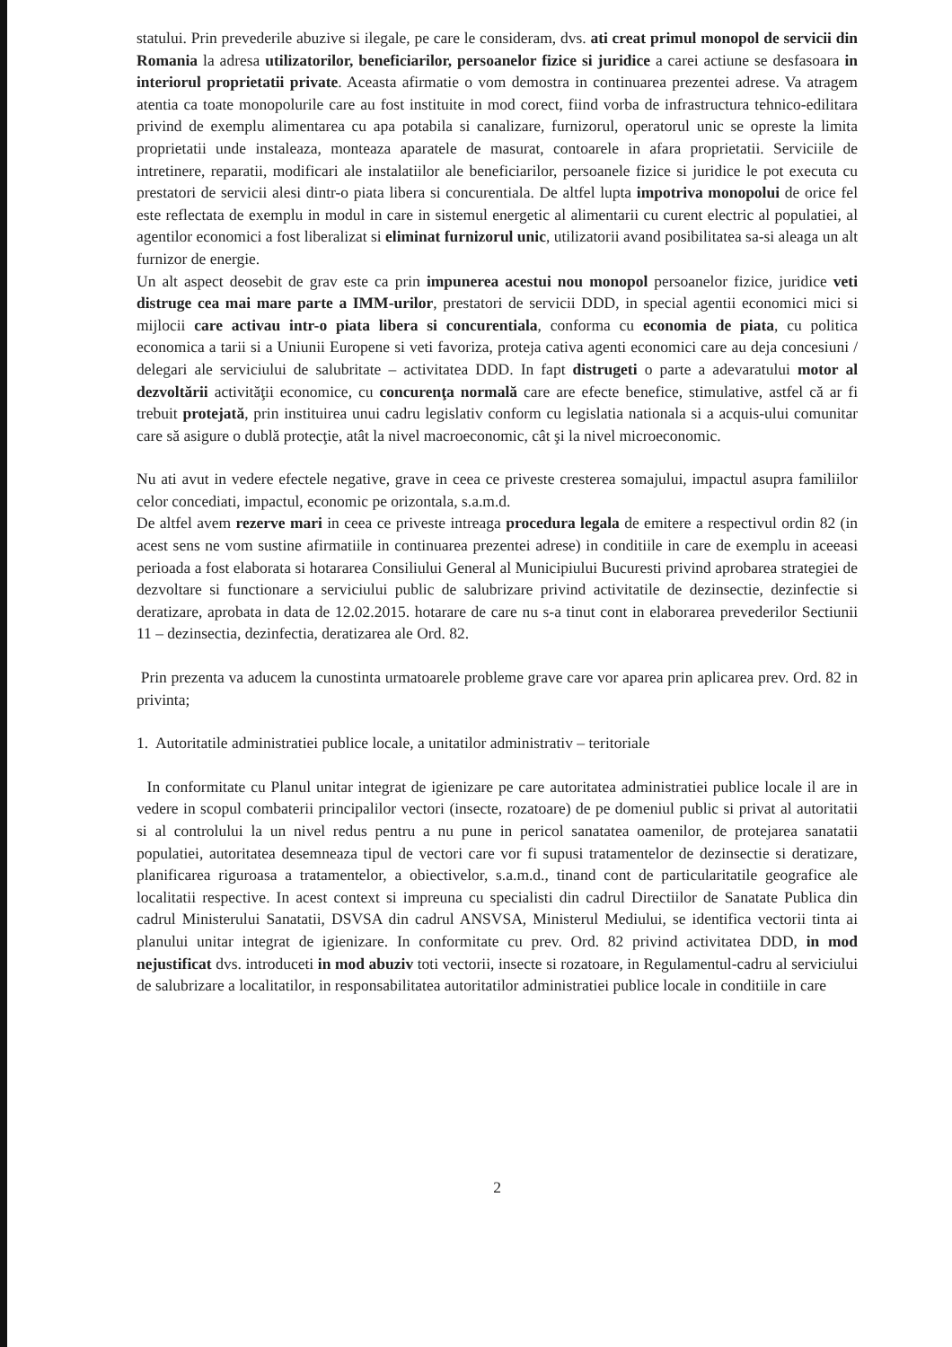statului. Prin prevederile abuzive si ilegale, pe care le consideram, dvs. ati creat primul monopol de servicii din Romania la adresa utilizatorilor, beneficiarilor, persoanelor fizice si juridice a carei actiune se desfasoara in interiorul proprietatii private. Aceasta afirmatie o vom demostra in continuarea prezentei adrese. Va atragem atentia ca toate monopolurile care au fost instituite in mod corect, fiind vorba de infrastructura tehnico-edilitara privind de exemplu alimentarea cu apa potabila si canalizare, furnizorul, operatorul unic se opreste la limita proprietatii unde instaleaza, monteaza aparatele de masurat, contoarele in afara proprietatii. Serviciile de intretinere, reparatii, modificari ale instalatiilor ale beneficiarilor, persoanele fizice si juridice le pot executa cu prestatori de servicii alesi dintr-o piata libera si concurentiala. De altfel lupta impotriva monopolui de orice fel este reflectata de exemplu in modul in care in sistemul energetic al alimentarii cu curent electric al populatiei, al agentilor economici a fost liberalizat si eliminat furnizorul unic, utilizatorii avand posibilitatea sa-si aleaga un alt furnizor de energie.
Un alt aspect deosebit de grav este ca prin impunerea acestui nou monopol persoanelor fizice, juridice veti distruge cea mai mare parte a IMM-urilor, prestatori de servicii DDD, in special agentii economici mici si mijlocii care activau intr-o piata libera si concurentiala, conforma cu economia de piata, cu politica economica a tarii si a Uniunii Europene si veti favoriza, proteja cativa agenti economici care au deja concesiuni / delegari ale serviciului de salubritate – activitatea DDD. In fapt distrugeti o parte a adevaratului motor al dezvoltării activităţii economice, cu concurenţa normală care are efecte benefice, stimulative, astfel că ar fi trebuit protejată, prin instituirea unui cadru legislativ conform cu legislatia nationala si a acquis-ului comunitar care să asigure o dublă protecţie, atât la nivel macroeconomic, cât şi la nivel microeconomic.
Nu ati avut in vedere efectele negative, grave in ceea ce priveste cresterea somajului, impactul asupra familiilor celor concediati, impactul, economic pe orizontala, s.a.m.d.
De altfel avem rezerve mari in ceea ce priveste intreaga procedura legala de emitere a respectivul ordin 82 (in acest sens ne vom sustine afirmatiile in continuarea prezentei adrese) in conditiile in care de exemplu in aceeasi perioada a fost elaborata si hotararea Consiliului General al Municipiului Bucuresti privind aprobarea strategiei de dezvoltare si functionare a serviciului public de salubrizare privind activitatile de dezinsectie, dezinfectie si deratizare, aprobata in data de 12.02.2015. hotarare de care nu s-a tinut cont in elaborarea prevederilor Sectiunii 11 – dezinsectia, dezinfectia, deratizarea ale Ord. 82.
Prin prezenta va aducem la cunostinta urmatoarele probleme grave care vor aparea prin aplicarea prev. Ord. 82 in privinta;
1. Autoritatile administratiei publice locale, a unitatilor administrativ – teritoriale
In conformitate cu Planul unitar integrat de igienizare pe care autoritatea administratiei publice locale il are in vedere in scopul combaterii principalilor vectori (insecte, rozatoare) de pe domeniul public si privat al autoritatii si al controlului la un nivel redus pentru a nu pune in pericol sanatatea oamenilor, de protejarea sanatatii populatiei, autoritatea desemneaza tipul de vectori care vor fi supusi tratamentelor de dezinsectie si deratizare, planificarea riguroasa a tratamentelor, a obiectivelor, s.a.m.d., tinand cont de particularitatile geografice ale localitatii respective. In acest context si impreuna cu specialisti din cadrul Directiilor de Sanatate Publica din cadrul Ministerului Sanatatii, DSVSA din cadrul ANSVSA, Ministerul Mediului, se identifica vectorii tinta ai planului unitar integrat de igienizare. In conformitate cu prev. Ord. 82 privind activitatea DDD, in mod nejustificat dvs. introduceti in mod abuziv toti vectorii, insecte si rozatoare, in Regulamentul-cadru al serviciului de salubrizare a localitatilor, in responsabilitatea autoritatilor administratiei publice locale in conditiile in care
2